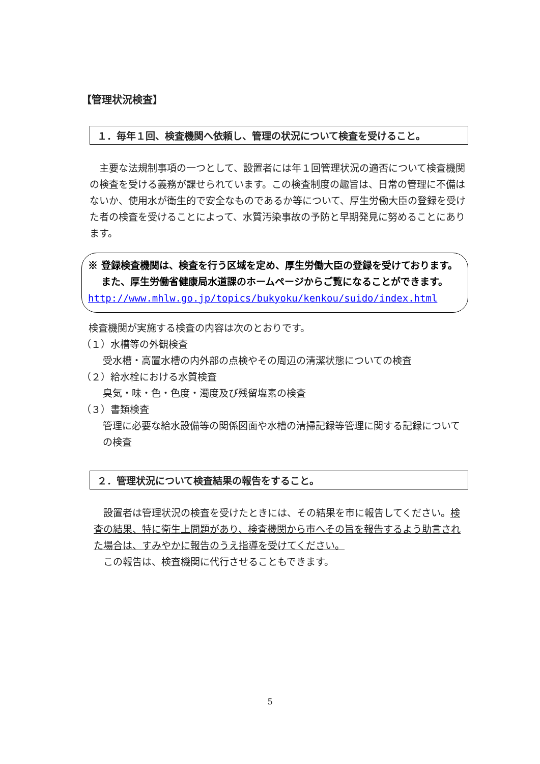【管理状況検査】
１．毎年１回、検査機関へ依頼し、管理の状況について検査を受けること。
　主要な法規制事項の一つとして、設置者には年１回管理状況の適否について検査機関の検査を受ける義務が課せられています。この検査制度の趣旨は、日常の管理に不備はないか、使用水が衛生的で安全なものであるか等について、厚生労働大臣の登録を受けた者の検査を受けることによって、水質汚染事故の予防と早期発見に努めることにあります。
※ 登録検査機関は、検査を行う区域を定め、厚生労働大臣の登録を受けております。
　 また、厚生労働省健康局水道課のホームページからご覧になることができます。
http://www.mhlw.go.jp/topics/bukyoku/kenkou/suido/index.html
検査機関が実施する検査の内容は次のとおりです。
（１）水槽等の外観検査
受水槽・高置水槽の内外部の点検やその周辺の清潔状態についての検査
（２）給水栓における水質検査
臭気・味・色・色度・濁度及び残留塩素の検査
（３）書類検査
管理に必要な給水設備等の関係図面や水槽の清掃記録等管理に関する記録についての検査
２．管理状況について検査結果の報告をすること。
　設置者は管理状況の検査を受けたときには、その結果を市に報告してください。検査の結果、特に衛生上問題があり、検査機関から市へその旨を報告するよう助言された場合は、すみやかに報告のうえ指導を受けてください。
　この報告は、検査機関に代行させることもできます。
5